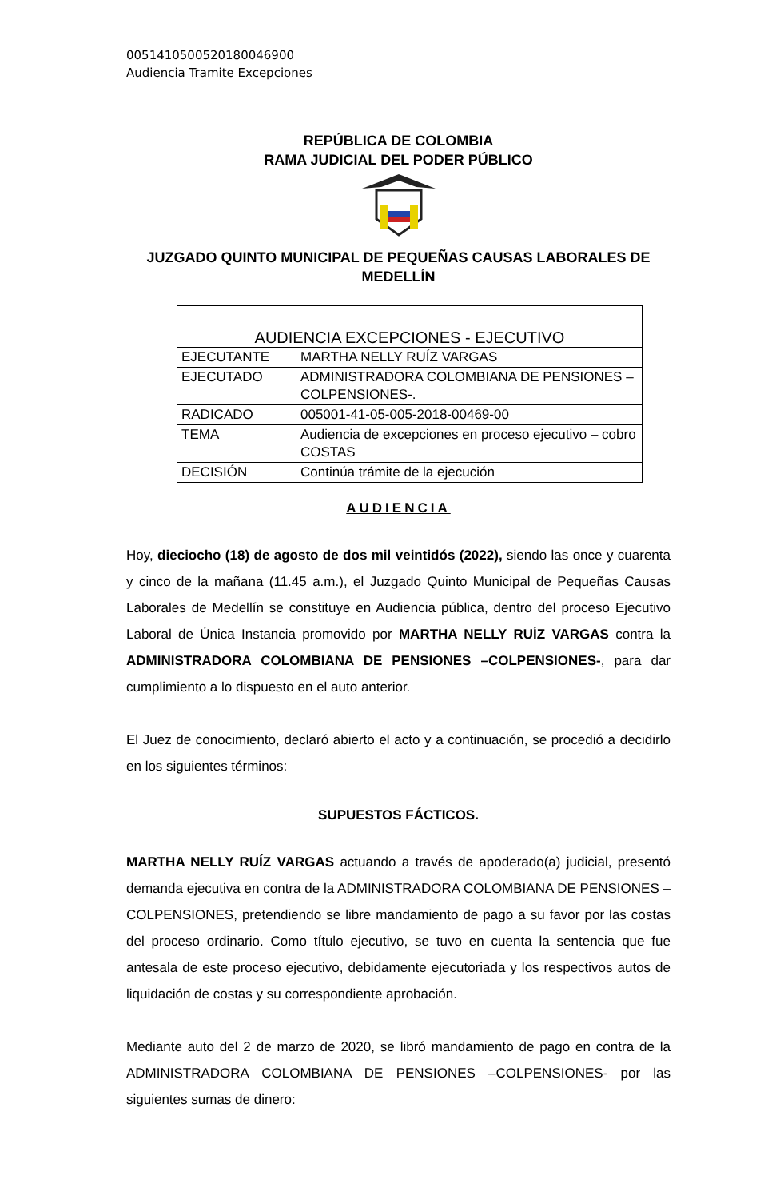0051410500520180046900
Audiencia Tramite Excepciones
REPÚBLICA DE COLOMBIA
RAMA JUDICIAL DEL PODER PÚBLICO
JUZGADO QUINTO MUNICIPAL DE PEQUEÑAS CAUSAS LABORALES DE MEDELLÍN
| AUDIENCIA EXCEPCIONES - EJECUTIVO | |
| EJECUTANTE | MARTHA NELLY RUÍZ VARGAS |
| EJECUTADO | ADMINISTRADORA COLOMBIANA DE PENSIONES – COLPENSIONES-. |
| RADICADO | 005001-41-05-005-2018-00469-00 |
| TEMA | Audiencia de excepciones en proceso ejecutivo – cobro COSTAS |
| DECISIÓN | Continúa trámite de la ejecución |
AUDIENCIA
Hoy, dieciocho (18) de agosto de dos mil veintidós (2022), siendo las once y cuarenta y cinco de la mañana (11.45 a.m.), el Juzgado Quinto Municipal de Pequeñas Causas Laborales de Medellín se constituye en Audiencia pública, dentro del proceso Ejecutivo Laboral de Única Instancia promovido por MARTHA NELLY RUÍZ VARGAS contra la ADMINISTRADORA COLOMBIANA DE PENSIONES –COLPENSIONES-, para dar cumplimiento a lo dispuesto en el auto anterior.
El Juez de conocimiento, declaró abierto el acto y a continuación, se procedió a decidirlo en los siguientes términos:
SUPUESTOS FÁCTICOS.
MARTHA NELLY RUÍZ VARGAS actuando a través de apoderado(a) judicial, presentó demanda ejecutiva en contra de la ADMINISTRADORA COLOMBIANA DE PENSIONES –COLPENSIONES, pretendiendo se libre mandamiento de pago a su favor por las costas del proceso ordinario. Como título ejecutivo, se tuvo en cuenta la sentencia que fue antesala de este proceso ejecutivo, debidamente ejecutoriada y los respectivos autos de liquidación de costas y su correspondiente aprobación.
Mediante auto del 2 de marzo de 2020, se libró mandamiento de pago en contra de la ADMINISTRADORA COLOMBIANA DE PENSIONES –COLPENSIONES- por las siguientes sumas de dinero: